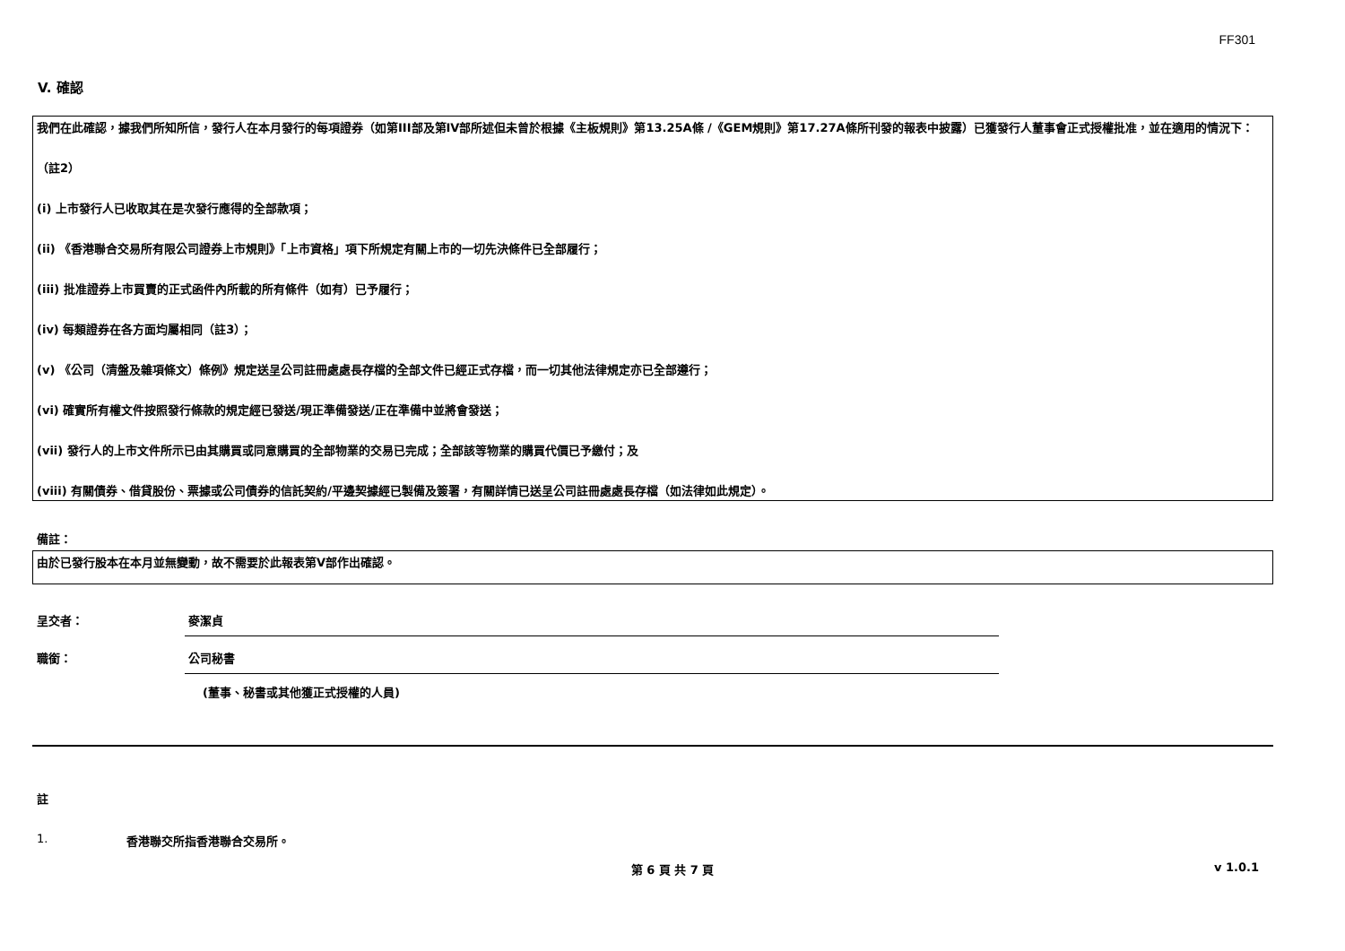FF301
V. 確認
我們在此確認，據我們所知所信，發行人在本月發行的每項證券（如第III部及第IV部所述但未曾於根據《主板規則》第13.25A條 /《GEM規則》第17.27A條所刊發的報表中披露）已獲發行人董事會正式授權批准，並在適用的情況下：
（註2）
(i) 上市發行人已收取其在是次發行應得的全部款項；
(ii) 《香港聯合交易所有限公司證券上市規則》「上市資格」項下所規定有關上市的一切先決條件已全部履行；
(iii) 批准證券上市買賣的正式函件內所載的所有條件（如有）已予履行；
(iv) 每類證券在各方面均屬相同（註3）；
(v) 《公司（清盤及雜項條文）條例》規定送呈公司註冊處處長存檔的全部文件已經正式存檔，而一切其他法律規定亦已全部遵行；
(vi) 確實所有權文件按照發行條款的規定經已發送/現正準備發送/正在準備中並將會發送；
(vii) 發行人的上市文件所示已由其購買或同意購買的全部物業的交易已完成；全部該等物業的購買代價已予繳付；及
(viii) 有關債券、借貸股份、票據或公司債券的信託契約/平邊契據經已製備及簽署，有關詳情已送呈公司註冊處處長存檔（如法律如此規定）。
備註：
由於已發行股本在本月並無變動，故不需要於此報表第V部作出確認。
呈交者： 麥潔貞
職銜： 公司秘書
(董事、秘書或其他獲正式授權的人員)
註
1. 香港聯交所指香港聯合交易所。
第 6 頁 共 7 頁 v 1.0.1